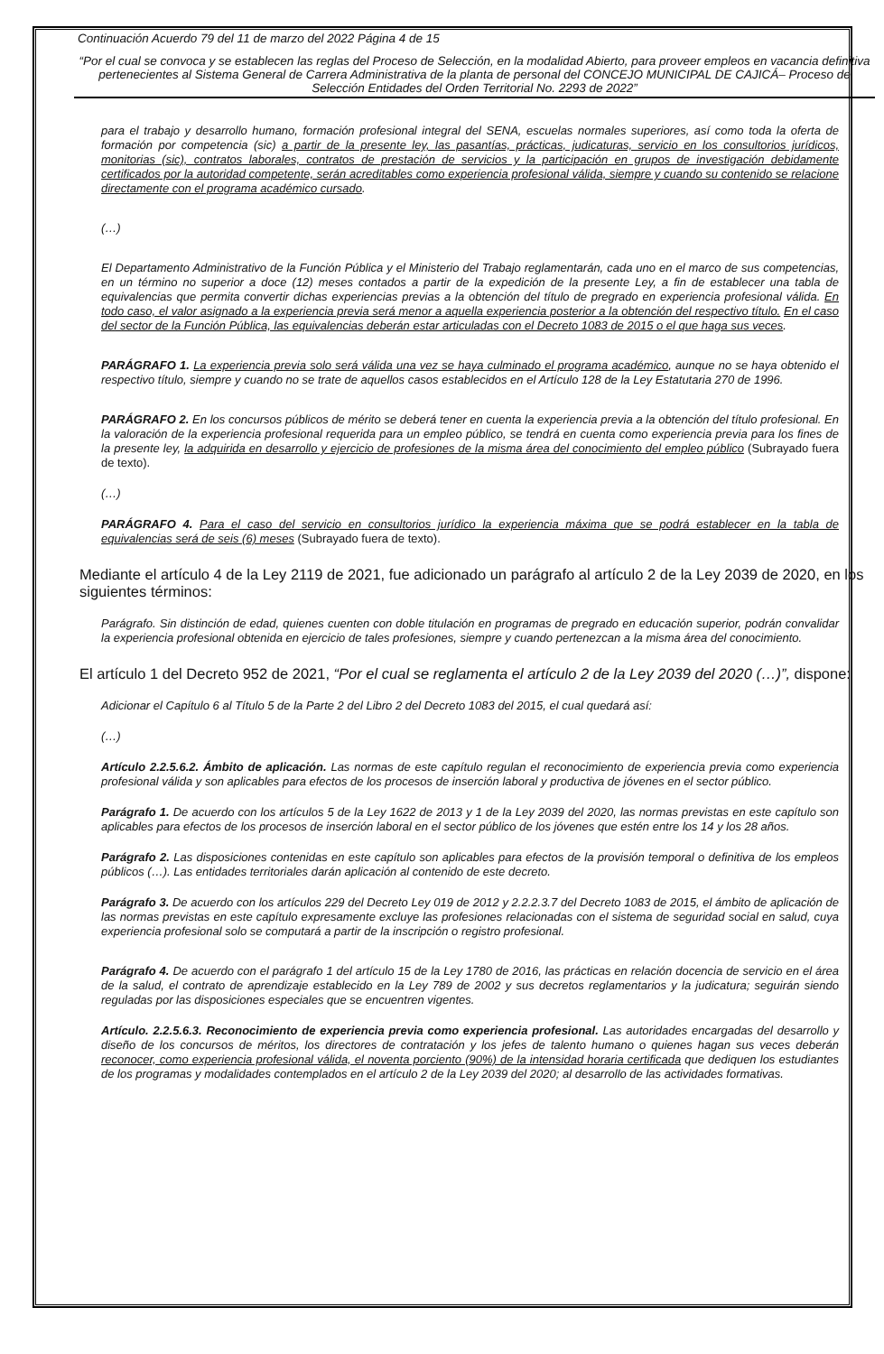Continuación Acuerdo 79 del 11 de marzo del 2022 Página 4 de 15
“Por el cual se convoca y se establecen las reglas del Proceso de Selección, en la modalidad Abierto, para proveer empleos en vacancia definitiva pertenecientes al Sistema General de Carrera Administrativa de la planta de personal del CONCEJO MUNICIPAL DE CAJICÁ– Proceso de Selección Entidades del Orden Territorial No. 2293 de 2022”
para el trabajo y desarrollo humano, formación profesional integral del SENA, escuelas normales superiores, así como toda la oferta de formación por competencia (sic) a partir de la presente ley, las pasantías, prácticas, judicaturas, servicio en los consultorios jurídicos, monitorias (sic), contratos laborales, contratos de prestación de servicios y la participación en grupos de investigación debidamente certificados por la autoridad competente, serán acreditables como experiencia profesional válida, siempre y cuando su contenido se relacione directamente con el programa académico cursado.
(…)
El Departamento Administrativo de la Función Pública y el Ministerio del Trabajo reglamentarán, cada uno en el marco de sus competencias, en un término no superior a doce (12) meses contados a partir de la expedición de la presente Ley, a fin de establecer una tabla de equivalencias que permita convertir dichas experiencias previas a la obtención del título de pregrado en experiencia profesional válida. En todo caso, el valor asignado a la experiencia previa será menor a aquella experiencia posterior a la obtención del respectivo título. En el caso del sector de la Función Pública, las equivalencias deberán estar articuladas con el Decreto 1083 de 2015 o el que haga sus veces.
PARÁGRAFO 1. La experiencia previa solo será válida una vez se haya culminado el programa académico, aunque no se haya obtenido el respectivo título, siempre y cuando no se trate de aquellos casos establecidos en el Artículo 128 de la Ley Estatutaria 270 de 1996.
PARÁGRAFO 2. En los concursos públicos de mérito se deberá tener en cuenta la experiencia previa a la obtención del título profesional. En la valoración de la experiencia profesional requerida para un empleo público, se tendrá en cuenta como experiencia previa para los fines de la presente ley, la adquirida en desarrollo y ejercicio de profesiones de la misma área del conocimiento del empleo público (Subrayado fuera de texto).
(…)
PARÁGRAFO 4. Para el caso del servicio en consultorios jurídico la experiencia máxima que se podrá establecer en la tabla de equivalencias será de seis (6) meses (Subrayado fuera de texto).
Mediante el artículo 4 de la Ley 2119 de 2021, fue adicionado un parágrafo al artículo 2 de la Ley 2039 de 2020, en los siguientes términos:
Parágrafo. Sin distinción de edad, quienes cuenten con doble titulación en programas de pregrado en educación superior, podrán convalidar la experiencia profesional obtenida en ejercicio de tales profesiones, siempre y cuando pertenezcan a la misma área del conocimiento.
El artículo 1 del Decreto 952 de 2021, “Por el cual se reglamenta el artículo 2 de la Ley 2039 del 2020 (…)”, dispone:
Adicionar el Capítulo 6 al Título 5 de la Parte 2 del Libro 2 del Decreto 1083 del 2015, el cual quedará así:
(…)
Artículo 2.2.5.6.2. Ámbito de aplicación. Las normas de este capítulo regulan el reconocimiento de experiencia previa como experiencia profesional válida y son aplicables para efectos de los procesos de inserción laboral y productiva de jóvenes en el sector público.
Parágrafo 1. De acuerdo con los artículos 5 de la Ley 1622 de 2013 y 1 de la Ley 2039 del 2020, las normas previstas en este capítulo son aplicables para efectos de los procesos de inserción laboral en el sector público de los jóvenes que estén entre los 14 y los 28 años.
Parágrafo 2. Las disposiciones contenidas en este capítulo son aplicables para efectos de la provisión temporal o definitiva de los empleos públicos (…). Las entidades territoriales darán aplicación al contenido de este decreto.
Parágrafo 3. De acuerdo con los artículos 229 del Decreto Ley 019 de 2012 y 2.2.2.3.7 del Decreto 1083 de 2015, el ámbito de aplicación de las normas previstas en este capítulo expresamente excluye las profesiones relacionadas con el sistema de seguridad social en salud, cuya experiencia profesional solo se computará a partir de la inscripción o registro profesional.
Parágrafo 4. De acuerdo con el parágrafo 1 del artículo 15 de la Ley 1780 de 2016, las prácticas en relación docencia de servicio en el área de la salud, el contrato de aprendizaje establecido en la Ley 789 de 2002 y sus decretos reglamentarios y la judicatura; seguirán siendo reguladas por las disposiciones especiales que se encuentren vigentes.
Artículo. 2.2.5.6.3. Reconocimiento de experiencia previa como experiencia profesional. Las autoridades encargadas del desarrollo y diseño de los concursos de méritos, los directores de contratación y los jefes de talento humano o quienes hagan sus veces deberán reconocer, como experiencia profesional válida, el noventa porciento (90%) de la intensidad horaria certificada que dediquen los estudiantes de los programas y modalidades contemplados en el artículo 2 de la Ley 2039 del 2020; al desarrollo de las actividades formativas.